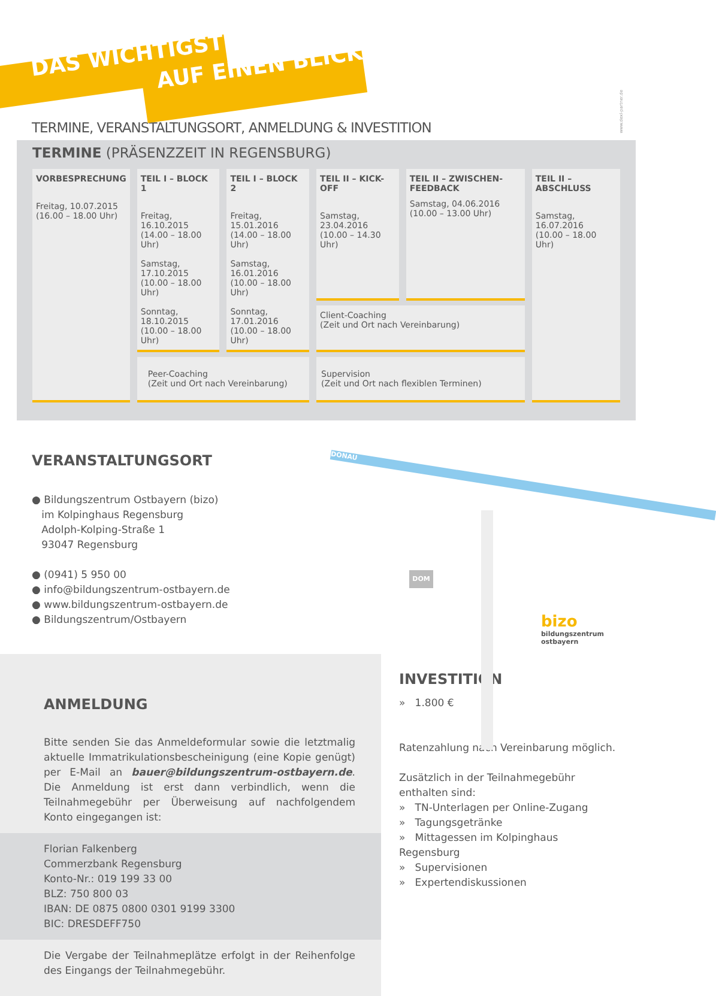DAS WICHTIGSTE AUF EINEN BLICK
www.dexl-partner.de
TERMINE, VERANSTALTUNGSORT, ANMELDUNG & INVESTITION
TERMINE (PRÄSENZZEIT IN REGENSBURG)
| VORBESPRECHUNG Freitag, 10.07.2015 (16.00 – 18.00 Uhr) | TEIL I – BLOCK 1 Freitag, 16.10.2015 (14.00 – 18.00 Uhr) Samstag, 17.10.2015 (10.00 – 18.00 Uhr) Sonntag, 18.10.2015 (10.00 – 18.00 Uhr) | TEIL I – BLOCK 2 Freitag, 15.01.2016 (14.00 – 18.00 Uhr) Samstag, 16.01.2016 (10.00 – 18.00 Uhr) Sonntag, 17.01.2016 (10.00 – 18.00 Uhr) | TEIL II – KICK-OFF Samstag, 23.04.2016 (10.00 – 14.30 Uhr) | TEIL II – ZWISCHEN-FEEDBACK Samstag, 04.06.2016 (10.00 – 13.00 Uhr) | TEIL II – ABSCHLUSS Samstag, 16.07.2016 (10.00 – 18.00 Uhr) |
| | | | Client-Coaching (Zeit und Ort nach Vereinbarung) | | |
| | Peer-Coaching (Zeit und Ort nach Vereinbarung) | | Supervision (Zeit und Ort nach flexiblen Terminen) | | |
VERANSTALTUNGSORT
● Bildungszentrum Ostbayern (bizo)
im Kolpinghaus Regensburg
Adolph-Kolping-Straße 1
93047 Regensburg
● (0941) 5 950 00
● info@bildungszentrum-ostbayern.de
● www.bildungszentrum-ostbayern.de
● Bildungszentrum/Ostbayern
DONAU
DOM
bizo
bildungszentrum ostbayern
ANMELDUNG
Bitte senden Sie das Anmeldeformular sowie die letztmalig aktuelle Immatrikulationsbescheinigung (eine Kopie genügt) per E-Mail an bauer@bildungszentrum-ostbayern.de. Die Anmeldung ist erst dann verbindlich, wenn die Teilnahmegebühr per Überweisung auf nachfolgendem Konto eingegangen ist:
Florian Falkenberg
Commerzbank Regensburg
Konto-Nr.: 019 199 33 00
BLZ: 750 800 03
IBAN: DE 0875 0800 0301 9199 3300
BIC: DRESDEFF750
Die Vergabe der Teilnahmeplätze erfolgt in der Reihenfolge des Eingangs der Teilnahmegebühr.
INVESTITION
» 1.800 €
Ratenzahlung nach Vereinbarung möglich.
Zusätzlich in der Teilnahmegebühr enthalten sind:
» TN-Unterlagen per Online-Zugang
» Tagungsgetränke
» Mittagessen im Kolpinghaus Regensburg
» Supervisionen
» Expertendiskussionen